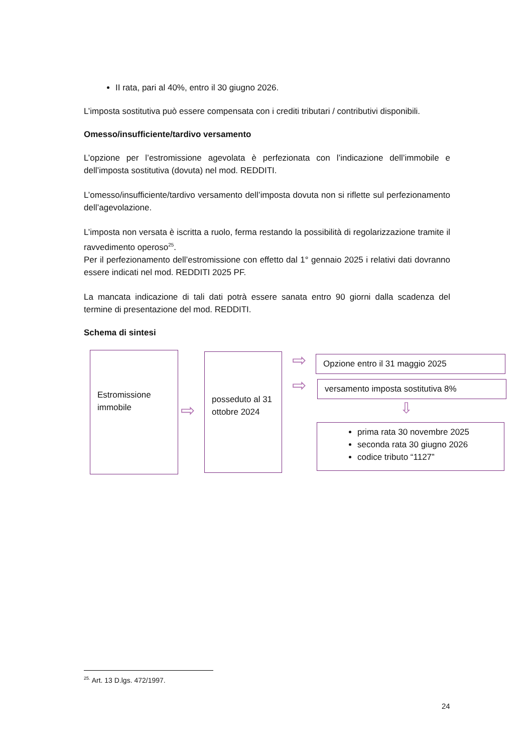II rata, pari al 40%, entro il 30 giugno 2026.
L’imposta sostitutiva può essere compensata con i crediti tributari / contributivi disponibili.
Omesso/insufficiente/tardivo versamento
L’opzione per l’estromissione agevolata è perfezionata con l’indicazione dell’immobile e dell’imposta sostitutiva (dovuta) nel mod. REDDITI.
L’omesso/insufficiente/tardivo versamento dell’imposta dovuta non si riflette sul perfezionamento dell’agevolazione.
L’imposta non versata è iscritta a ruolo, ferma restando la possibilità di regolarizzazione tramite il ravvedimento operoso<sup>25</sup>.
Per il perfezionamento dell’estromissione con effetto dal 1° gennaio 2025 i relativi dati dovranno essere indicati nel mod. REDDITI 2025 PF.
La mancata indicazione di tali dati potrà essere sanata entro 90 giorni dalla scadenza del termine di presentazione del mod. REDDITI.
Schema di sintesi
Estromissione immobile
⇨
posseduto al 31 ottobre 2024
⇨
⇨
Opzione entro il 31 maggio 2025
versamento imposta sostitutiva 8%
⇩
prima rata 30 novembre 2025
seconda rata 30 giugno 2026
codice tributo “1127”
<sup>25.</sup> Art. 13 D.lgs. 472/1997.
24